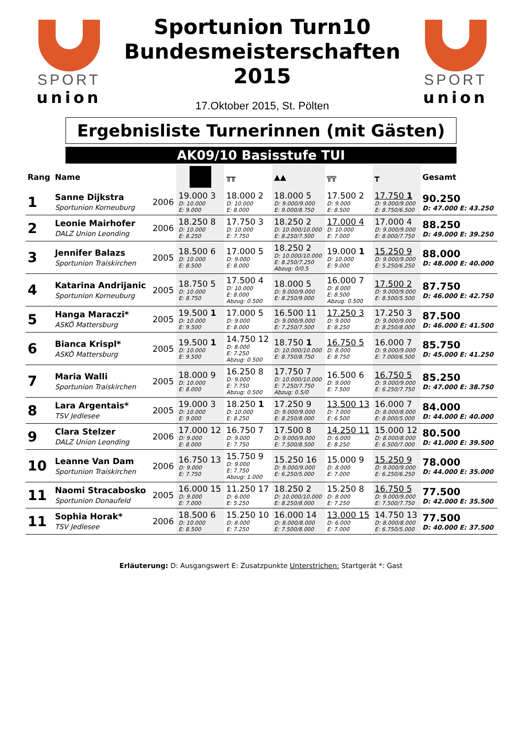SPORT
union
Sportunion Turn10
Bundesmeisterschaften
2015
17.Oktober 2015, St. Pölten
SPORT
union
Ergebnisliste Turnerinnen (mit Gästen)
AK09/10 Basisstufe TUI
| Rang | Name | | | ╥╥ | ▲▲ | ╦╦ | ┳ | Gesamt |
| --- | --- | --- | --- | --- | --- | --- | --- | --- |
| 1 | Sanne Dijkstra Sportunion Korneuburg | 2006 | 19.000 3 D: 10.000 E: 9.000 | 18.000 2 D: 10.000 E: 8.000 | 18.000 5 D: 9.000/9.000 E: 9.000/8.750 | 17.500 2 D: 9.000 E: 8.500 | 17.750 1 D: 9.000/9.000 E: 8.750/6.500 | 90.250 D: 47.000 E: 43.250 |
| 2 | Leonie Mairhofer DALZ Union Leonding | 2006 | 18.250 8 D: 10.000 E: 8.250 | 17.750 3 D: 10.000 E: 7.750 | 18.250 2 D: 10.000/10.000 E: 8.250/7.500 | 17.000 4 D: 10.000 E: 7.000 | 17.000 4 D: 9.000/9.000 E: 8.000/7.750 | 88.250 D: 49.000 E: 39.250 |
| 3 | Jennifer Balazs Sportunion Traiskirchen | 2005 | 18.500 6 D: 10.000 E: 8.500 | 17.000 5 D: 9.000 E: 8.000 | 18.250 2 D: 10.000/10.000 E: 8.250/7.250 Abzug: 0/0.5 | 19.000 1 D: 10.000 E: 9.000 | 15.250 9 D: 9.000/9.000 E: 5.250/6.250 | 88.000 D: 48.000 E: 40.000 |
| 4 | Katarina Andrijanic Sportunion Korneuburg | 2005 | 18.750 5 D: 10.000 E: 8.750 | 17.500 4 D: 10.000 E: 8.000 Abzug: 0.500 | 18.000 5 D: 9.000/9.000 E: 8.250/9.000 | 16.000 7 D: 8.000 E: 8.500 Abzug: 0.500 | 17.500 2 D: 9.000/9.000 E: 8.500/5.500 | 87.750 D: 46.000 E: 42.750 |
| 5 | Hanga Maraczi* ASKÖ Mattersburg | 2005 | 19.500 1 D: 10.000 E: 9.500 | 17.000 5 D: 9.000 E: 8.000 | 16.500 11 D: 9.000/9.000 E: 7.250/7.500 | 17.250 3 D: 9.000 E: 8.250 | 17.250 3 D: 9.000/9.000 E: 8.250/8.000 | 87.500 D: 46.000 E: 41.500 |
| 6 | Bianca Krispl* ASKÖ Mattersburg | 2005 | 19.500 1 D: 10.000 E: 9.500 | 14.750 12 D: 8.000 E: 7.250 Abzug: 0.500 | 18.750 1 D: 10.000/10.000 E: 8.750/8.750 | 16.750 5 D: 8.000 E: 8.750 | 16.000 7 D: 9.000/9.000 E: 7.000/6.500 | 85.750 D: 45.000 E: 41.250 |
| 7 | Maria Walli Sportunion Traiskirchen | 2005 | 18.000 9 D: 10.000 E: 8.000 | 16.250 8 D: 9.000 E: 7.750 Abzug: 0.500 | 17.750 7 D: 10.000/10.000 E: 7.250/7.750 Abzug: 0.5/0 | 16.500 6 D: 9.000 E: 7.500 | 16.750 5 D: 9.000/9.000 E: 6.250/7.750 | 85.250 D: 47.000 E: 38.750 |
| 8 | Lara Argentais* TSV Jedlesee | 2005 | 19.000 3 D: 10.000 E: 9.000 | 18.250 1 D: 10.000 E: 8.250 | 17.250 9 D: 9.000/9.000 E: 8.250/8.000 | 13.500 13 D: 7.000 E: 6.500 | 16.000 7 D: 8.000/8.000 E: 8.000/5.000 | 84.000 D: 44.000 E: 40.000 |
| 9 | Clara Stelzer DALZ Union Leonding | 2006 | 17.000 12 D: 9.000 E: 8.000 | 16.750 7 D: 9.000 E: 7.750 | 17.500 8 D: 9.000/9.000 E: 7.500/8.500 | 14.250 11 D: 6.000 E: 8.250 | 15.000 12 D: 8.000/8.000 E: 6.500/7.000 | 80.500 D: 41.000 E: 39.500 |
| 10 | Leanne Van Dam Sportunion Traiskirchen | 2006 | 16.750 13 D: 9.000 E: 7.750 | 15.750 9 D: 9.000 E: 7.750 Abzug: 1.000 | 15.250 16 D: 9.000/9.000 E: 6.250/5.000 | 15.000 9 D: 8.000 E: 7.000 | 15.250 9 D: 9.000/9.000 E: 6.250/6.250 | 78.000 D: 44.000 E: 35.000 |
| 11 | Naomi Stracabosko Sportunion Donaufeld | 2005 | 16.000 15 D: 9.000 E: 7.000 | 11.250 17 D: 6.000 E: 5.250 | 18.250 2 D: 10.000/10.000 E: 8.250/8.000 | 15.250 8 D: 8.000 E: 7.250 | 16.750 5 D: 9.000/9.000 E: 7.500/7.750 | 77.500 D: 42.000 E: 35.500 |
| 11 | Sophia Horak* TSV Jedlesee | 2006 | 18.500 6 D: 10.000 E: 8.500 | 15.250 10 D: 8.000 E: 7.250 | 16.000 14 D: 8.000/8.000 E: 7.500/8.000 | 13.000 15 D: 6.000 E: 7.000 | 14.750 13 D: 8.000/8.000 E: 6.750/5.000 | 77.500 D: 40.000 E: 37.500 |
Erläuterung: D: Ausgangswert E: Zusatzpunkte Unterstrichen: Startgerät *: Gast